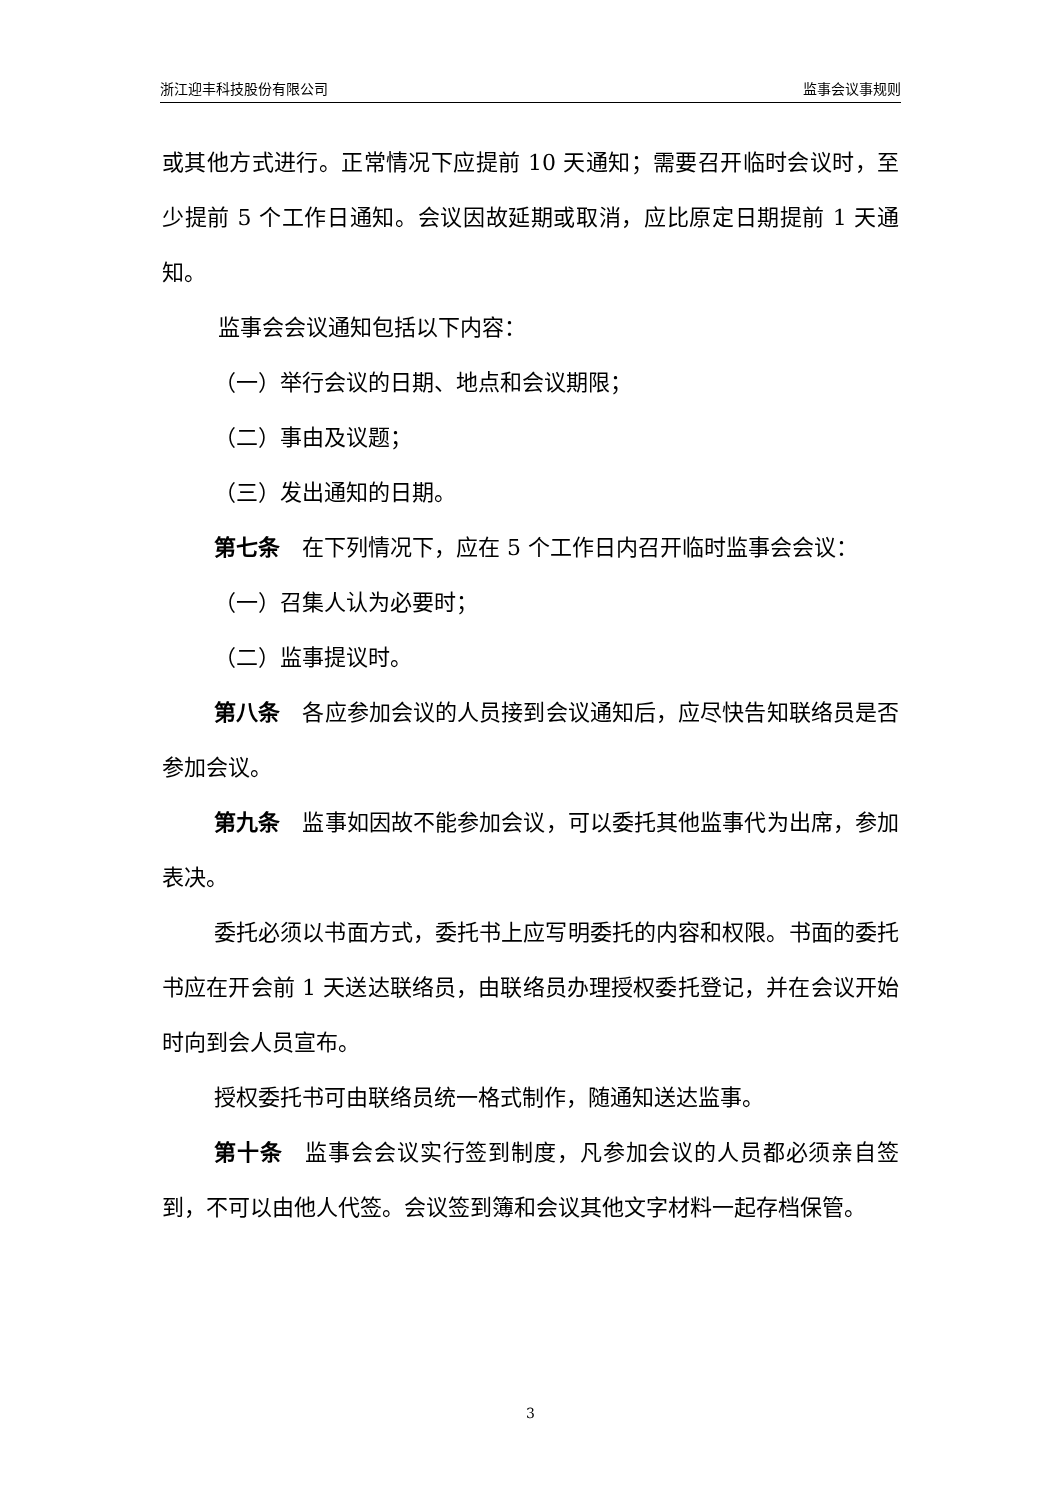浙江迎丰科技股份有限公司 监事会议事规则
或其他方式进行。正常情况下应提前 10 天通知；需要召开临时会议时，至少提前 5 个工作日通知。会议因故延期或取消，应比原定日期提前 1 天通知。
监事会会议通知包括以下内容：
（一）举行会议的日期、地点和会议期限；
（二）事由及议题；
（三）发出通知的日期。
第七条　在下列情况下，应在 5 个工作日内召开临时监事会会议：
（一）召集人认为必要时；
（二）监事提议时。
第八条　各应参加会议的人员接到会议通知后，应尽快告知联络员是否参加会议。
第九条　监事如因故不能参加会议，可以委托其他监事代为出席，参加表决。
委托必须以书面方式，委托书上应写明委托的内容和权限。书面的委托书应在开会前 1 天送达联络员，由联络员办理授权委托登记，并在会议开始时向到会人员宣布。
授权委托书可由联络员统一格式制作，随通知送达监事。
第十条　监事会会议实行签到制度，凡参加会议的人员都必须亲自签到，不可以由他人代签。会议签到簿和会议其他文字材料一起存档保管。
3